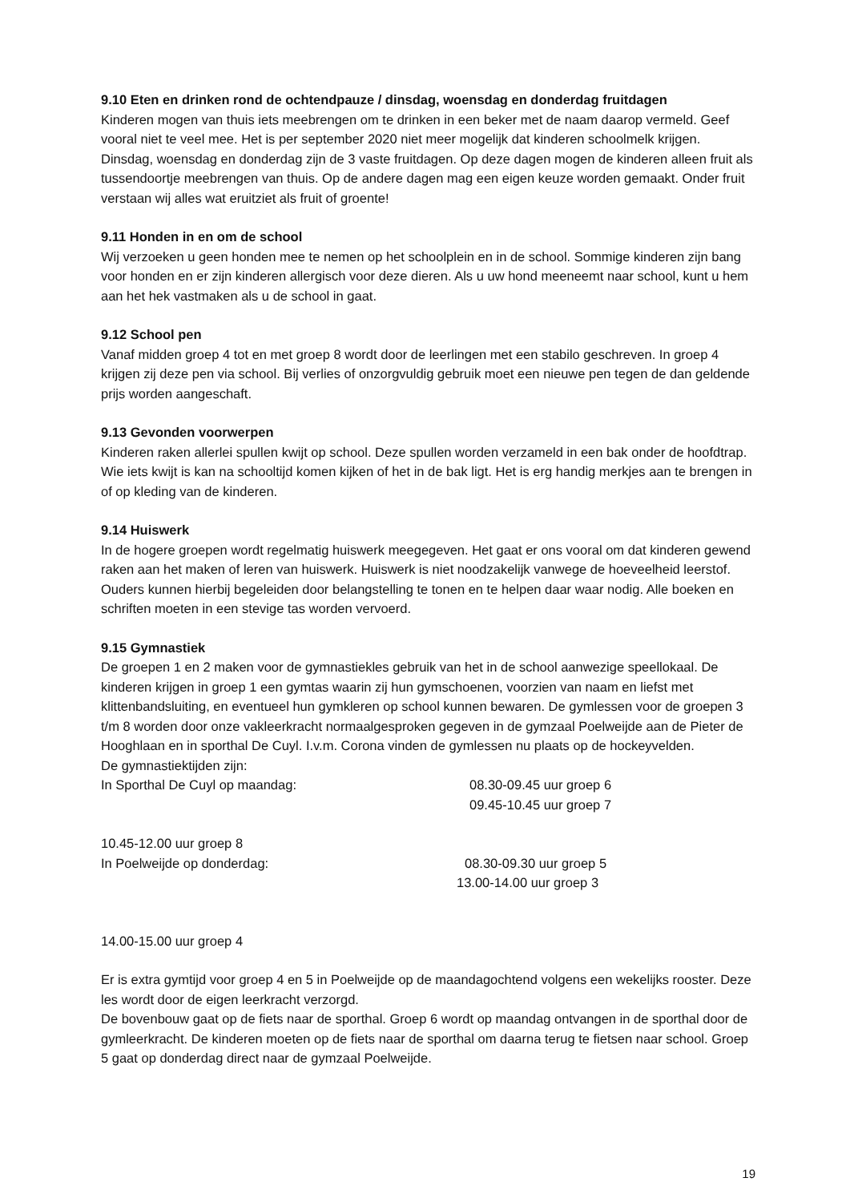9.10 Eten en drinken rond de ochtendpauze / dinsdag, woensdag en donderdag fruitdagen
Kinderen mogen van thuis iets meebrengen om te drinken in een beker met de naam daarop vermeld. Geef vooral niet te veel mee. Het is per september 2020 niet meer mogelijk dat kinderen schoolmelk krijgen.
Dinsdag, woensdag en donderdag zijn de 3 vaste fruitdagen. Op deze dagen mogen de kinderen alleen fruit als tussendoortje meebrengen van thuis. Op de andere dagen mag een eigen keuze worden gemaakt. Onder fruit verstaan wij alles wat eruitziet als fruit of groente!
9.11 Honden in en om de school
Wij verzoeken u geen honden mee te nemen op het schoolplein en in de school. Sommige kinderen zijn bang voor honden en er zijn kinderen allergisch voor deze dieren. Als u uw hond meeneemt naar school, kunt u hem aan het hek vastmaken als u de school in gaat.
9.12 School pen
Vanaf midden groep 4 tot en met groep 8 wordt door de leerlingen met een stabilo geschreven. In groep 4 krijgen zij deze pen via school. Bij verlies of onzorgvuldig gebruik moet een nieuwe pen tegen de dan geldende prijs worden aangeschaft.
9.13 Gevonden voorwerpen
Kinderen raken allerlei spullen kwijt op school. Deze spullen worden verzameld in een bak onder de hoofdtrap. Wie iets kwijt is kan na schooltijd komen kijken of het in de bak ligt. Het is erg handig merkjes aan te brengen in of op kleding van de kinderen.
9.14 Huiswerk
In de hogere groepen wordt regelmatig huiswerk meegegeven. Het gaat er ons vooral om dat kinderen gewend raken aan het maken of leren van huiswerk. Huiswerk is niet noodzakelijk vanwege de hoeveelheid leerstof. Ouders kunnen hierbij begeleiden door belangstelling te tonen en te helpen daar waar nodig. Alle boeken en schriften moeten in een stevige tas worden vervoerd.
9.15 Gymnastiek
De groepen 1 en 2 maken voor de gymnastiekles gebruik van het in de school aanwezige speellokaal. De kinderen krijgen in groep 1 een gymtas waarin zij hun gymschoenen, voorzien van naam en liefst met klittenbandsluiting, en eventueel hun gymkleren op school kunnen bewaren. De gymlessen voor de groepen 3 t/m 8 worden door onze vakleerkracht normaalgesproken gegeven in de gymzaal Poelweijde aan de Pieter de Hooghlaan en in sporthal De Cuyl. I.v.m. Corona vinden de gymlessen nu plaats op de hockeyvelden.
De gymnastiektijden zijn:
In Sporthal De Cuyl op maandag: 08.30-09.45 uur groep 6
09.45-10.45 uur groep 7
10.45-12.00 uur groep 8
In Poelweijde op donderdag: 08.30-09.30 uur groep 5
13.00-14.00 uur groep 3
14.00-15.00 uur groep 4
Er is extra gymtijd voor groep 4 en 5 in Poelweijde op de maandagochtend volgens een wekelijks rooster. Deze les wordt door de eigen leerkracht verzorgd.
De bovenbouw gaat op de fiets naar de sporthal. Groep 6 wordt op maandag ontvangen in de sporthal door de gymleerkracht. De kinderen moeten op de fiets naar de sporthal om daarna terug te fietsen naar school. Groep 5 gaat op donderdag direct naar de gymzaal Poelweijde.
19